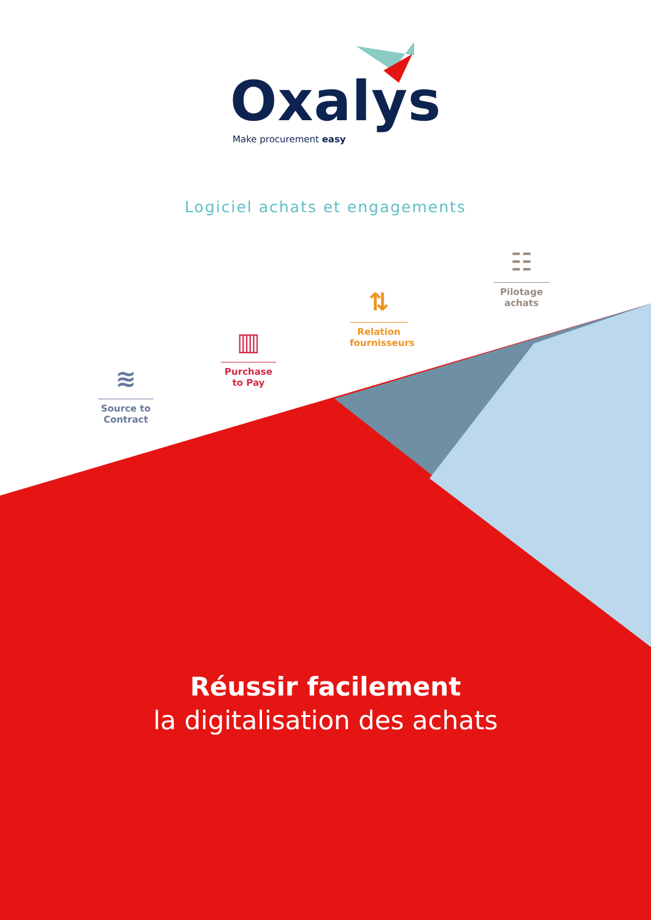Oxalys
Make procurement easy
Logiciel achats et engagements
≋
Source to Contract
▥
Purchase to Pay
⇅
Relation fournisseurs
☷
Pilotage achats
Réussir facilement
la digitalisation des achats